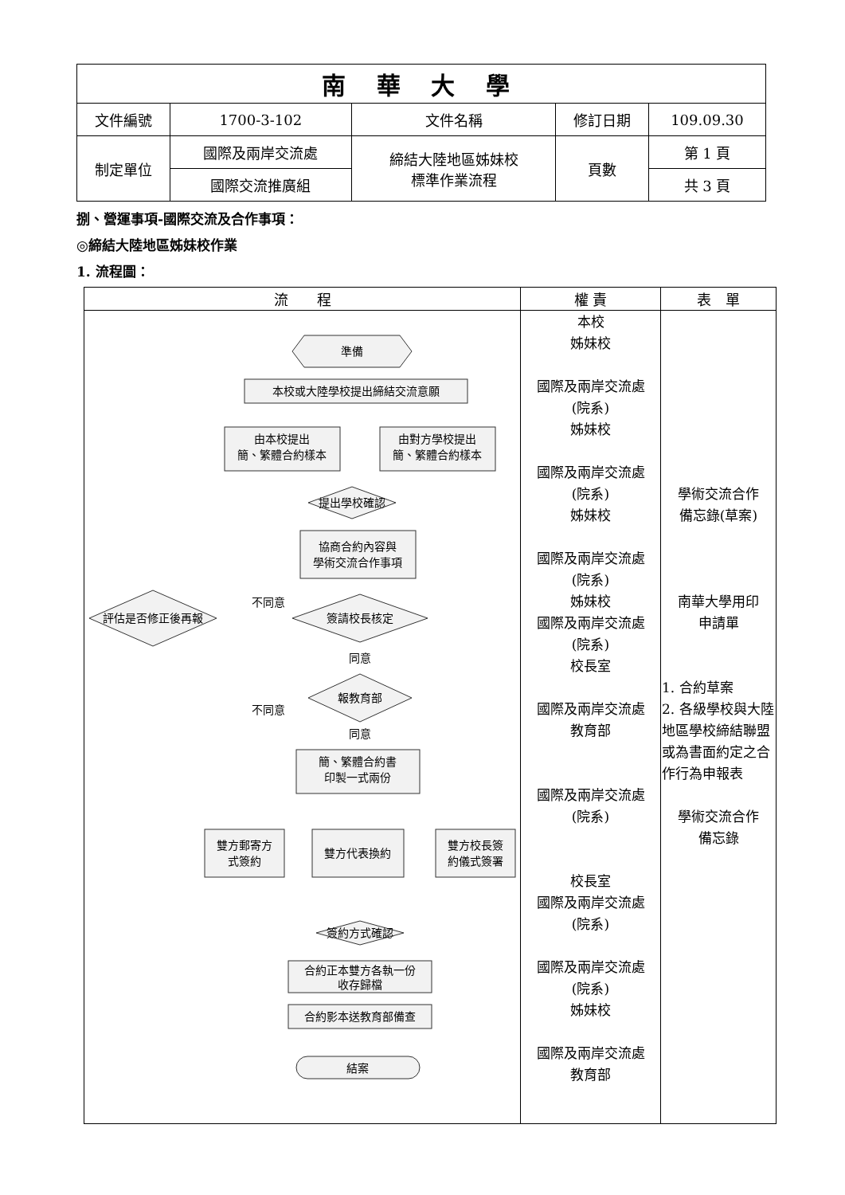| 南 華 大 學 | | | | |
| 文件編號 | 1700-3-102 | 文件名稱 | 修訂日期 | 109.09.30 |
| 制定單位 | 國際及兩岸交流處 | 締結大陸地區姊妹校 標準作業流程 | 頁數 | 第 1 頁 |
| | 國際交流推廣組 | | | 共 3 頁 |
捌、營運事項-國際交流及合作事項：
◎締結大陸地區姊妹校作業
1. 流程圖：
| 流 程 | 權 責 | 表 單 |
| --- | --- | --- |
| 準備 本校或大陸學校提出締結交流意願 由本校提出 簡、繁體合約樣本 由對方學校提出 簡、繁體合約樣本 提出學校確認 協商合約內容與 學術交流合作事項 簽請校長核定 評估是否修正後再報 不同意 同意 報教育部 不同意 同意 簡、繁體合約書 印製一式兩份 雙方郵寄方 式簽約 雙方代表換約 雙方校長簽 約儀式簽署 簽約方式確認 合約正本雙方各執一份 收存歸檔 合約影本送教育部備查 結案 | 本校 姊妹校 國際及兩岸交流處 (院系) 姊妹校 國際及兩岸交流處 (院系) 姊妹校 國際及兩岸交流處 (院系) 姊妹校 國際及兩岸交流處 (院系) 校長室 國際及兩岸交流處 教育部 國際及兩岸交流處 (院系) 校長室 國際及兩岸交流處 (院系) 國際及兩岸交流處 (院系) 姊妹校 國際及兩岸交流處 教育部 | 學術交流合作 備忘錄(草案) 南華大學用印 申請單 1. 合約草案 2. 各級學校與大陸地區學校締結聯盟或為書面約定之合作行為申報表 學術交流合作 備忘錄 |